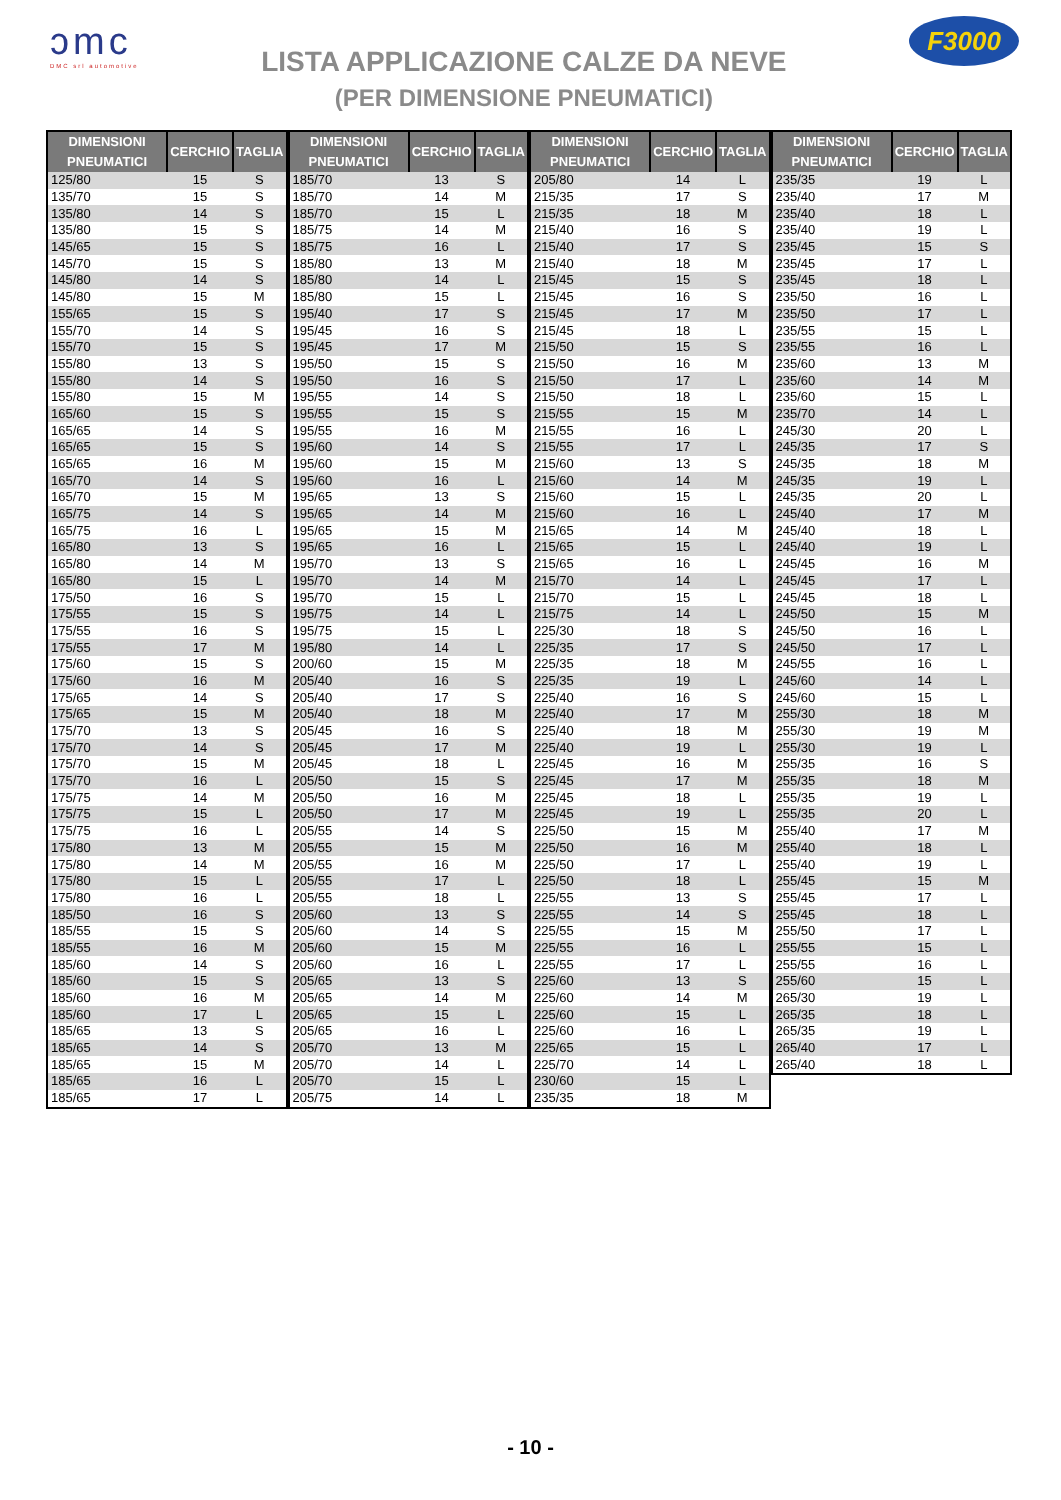ɔmc
DMC srl automotive
LISTA APPLICAZIONE CALZE DA NEVE
(PER DIMENSIONE PNEUMATICI)
F3000
| DIMENSIONI PNEUMATICI | CERCHIO | TAGLIA |
| --- | --- | --- |
| 125/80 | 15 | S |
| 135/70 | 15 | S |
| 135/80 | 14 | S |
| 135/80 | 15 | S |
| 145/65 | 15 | S |
| 145/70 | 15 | S |
| 145/80 | 14 | S |
| 145/80 | 15 | M |
| 155/65 | 15 | S |
| 155/70 | 14 | S |
| 155/70 | 15 | S |
| 155/80 | 13 | S |
| 155/80 | 14 | S |
| 155/80 | 15 | M |
| 165/60 | 15 | S |
| 165/65 | 14 | S |
| 165/65 | 15 | S |
| 165/65 | 16 | M |
| 165/70 | 14 | S |
| 165/70 | 15 | M |
| 165/75 | 14 | S |
| 165/75 | 16 | L |
| 165/80 | 13 | S |
| 165/80 | 14 | M |
| 165/80 | 15 | L |
| 175/50 | 16 | S |
| 175/55 | 15 | S |
| 175/55 | 16 | S |
| 175/55 | 17 | M |
| 175/60 | 15 | S |
| 175/60 | 16 | M |
| 175/65 | 14 | S |
| 175/65 | 15 | M |
| 175/70 | 13 | S |
| 175/70 | 14 | S |
| 175/70 | 15 | M |
| 175/70 | 16 | L |
| 175/75 | 14 | M |
| 175/75 | 15 | L |
| 175/75 | 16 | L |
| 175/80 | 13 | M |
| 175/80 | 14 | M |
| 175/80 | 15 | L |
| 175/80 | 16 | L |
| 185/50 | 16 | S |
| 185/55 | 15 | S |
| 185/55 | 16 | M |
| 185/60 | 14 | S |
| 185/60 | 15 | S |
| 185/60 | 16 | M |
| 185/60 | 17 | L |
| 185/65 | 13 | S |
| 185/65 | 14 | S |
| 185/65 | 15 | M |
| 185/65 | 16 | L |
| 185/65 | 17 | L |
| DIMENSIONI PNEUMATICI | CERCHIO | TAGLIA |
| --- | --- | --- |
| 185/70 | 13 | S |
| 185/70 | 14 | M |
| 185/70 | 15 | L |
| 185/75 | 14 | M |
| 185/75 | 16 | L |
| 185/80 | 13 | M |
| 185/80 | 14 | L |
| 185/80 | 15 | L |
| 195/40 | 17 | S |
| 195/45 | 16 | S |
| 195/45 | 17 | M |
| 195/50 | 15 | S |
| 195/50 | 16 | S |
| 195/55 | 14 | S |
| 195/55 | 15 | S |
| 195/55 | 16 | M |
| 195/60 | 14 | S |
| 195/60 | 15 | M |
| 195/60 | 16 | L |
| 195/65 | 13 | S |
| 195/65 | 14 | M |
| 195/65 | 15 | M |
| 195/65 | 16 | L |
| 195/70 | 13 | S |
| 195/70 | 14 | M |
| 195/70 | 15 | L |
| 195/75 | 14 | L |
| 195/75 | 15 | L |
| 195/80 | 14 | L |
| 200/60 | 15 | M |
| 205/40 | 16 | S |
| 205/40 | 17 | S |
| 205/40 | 18 | M |
| 205/45 | 16 | S |
| 205/45 | 17 | M |
| 205/45 | 18 | L |
| 205/50 | 15 | S |
| 205/50 | 16 | M |
| 205/50 | 17 | M |
| 205/55 | 14 | S |
| 205/55 | 15 | M |
| 205/55 | 16 | M |
| 205/55 | 17 | L |
| 205/55 | 18 | L |
| 205/60 | 13 | S |
| 205/60 | 14 | S |
| 205/60 | 15 | M |
| 205/60 | 16 | L |
| 205/65 | 13 | S |
| 205/65 | 14 | M |
| 205/65 | 15 | L |
| 205/65 | 16 | L |
| 205/70 | 13 | M |
| 205/70 | 14 | L |
| 205/70 | 15 | L |
| 205/75 | 14 | L |
| DIMENSIONI PNEUMATICI | CERCHIO | TAGLIA |
| --- | --- | --- |
| 205/80 | 14 | L |
| 215/35 | 17 | S |
| 215/35 | 18 | M |
| 215/40 | 16 | S |
| 215/40 | 17 | S |
| 215/40 | 18 | M |
| 215/45 | 15 | S |
| 215/45 | 16 | S |
| 215/45 | 17 | M |
| 215/45 | 18 | L |
| 215/50 | 15 | S |
| 215/50 | 16 | M |
| 215/50 | 17 | L |
| 215/50 | 18 | L |
| 215/55 | 15 | M |
| 215/55 | 16 | L |
| 215/55 | 17 | L |
| 215/60 | 13 | S |
| 215/60 | 14 | M |
| 215/60 | 15 | L |
| 215/60 | 16 | L |
| 215/65 | 14 | M |
| 215/65 | 15 | L |
| 215/65 | 16 | L |
| 215/70 | 14 | L |
| 215/70 | 15 | L |
| 215/75 | 14 | L |
| 225/30 | 18 | S |
| 225/35 | 17 | S |
| 225/35 | 18 | M |
| 225/35 | 19 | L |
| 225/40 | 16 | S |
| 225/40 | 17 | M |
| 225/40 | 18 | M |
| 225/40 | 19 | L |
| 225/45 | 16 | M |
| 225/45 | 17 | M |
| 225/45 | 18 | L |
| 225/45 | 19 | L |
| 225/50 | 15 | M |
| 225/50 | 16 | M |
| 225/50 | 17 | L |
| 225/50 | 18 | L |
| 225/55 | 13 | S |
| 225/55 | 14 | S |
| 225/55 | 15 | M |
| 225/55 | 16 | L |
| 225/55 | 17 | L |
| 225/60 | 13 | S |
| 225/60 | 14 | M |
| 225/60 | 15 | L |
| 225/60 | 16 | L |
| 225/65 | 15 | L |
| 225/70 | 14 | L |
| 230/60 | 15 | L |
| 235/35 | 18 | M |
| DIMENSIONI PNEUMATICI | CERCHIO | TAGLIA |
| --- | --- | --- |
| 235/35 | 19 | L |
| 235/40 | 17 | M |
| 235/40 | 18 | L |
| 235/40 | 19 | L |
| 235/45 | 15 | S |
| 235/45 | 17 | L |
| 235/45 | 18 | L |
| 235/50 | 16 | L |
| 235/50 | 17 | L |
| 235/55 | 15 | L |
| 235/55 | 16 | L |
| 235/60 | 13 | M |
| 235/60 | 14 | M |
| 235/60 | 15 | L |
| 235/70 | 14 | L |
| 245/30 | 20 | L |
| 245/35 | 17 | S |
| 245/35 | 18 | M |
| 245/35 | 19 | L |
| 245/35 | 20 | L |
| 245/40 | 17 | M |
| 245/40 | 18 | L |
| 245/40 | 19 | L |
| 245/45 | 16 | M |
| 245/45 | 17 | L |
| 245/45 | 18 | L |
| 245/50 | 15 | M |
| 245/50 | 16 | L |
| 245/50 | 17 | L |
| 245/55 | 16 | L |
| 245/60 | 14 | L |
| 245/60 | 15 | L |
| 255/30 | 18 | M |
| 255/30 | 19 | M |
| 255/30 | 19 | L |
| 255/35 | 16 | S |
| 255/35 | 18 | M |
| 255/35 | 19 | L |
| 255/35 | 20 | L |
| 255/40 | 17 | M |
| 255/40 | 18 | L |
| 255/40 | 19 | L |
| 255/45 | 15 | M |
| 255/45 | 17 | L |
| 255/45 | 18 | L |
| 255/50 | 17 | L |
| 255/55 | 15 | L |
| 255/55 | 16 | L |
| 255/60 | 15 | L |
| 265/30 | 19 | L |
| 265/35 | 18 | L |
| 265/35 | 19 | L |
| 265/40 | 17 | L |
| 265/40 | 18 | L |
- 10 -